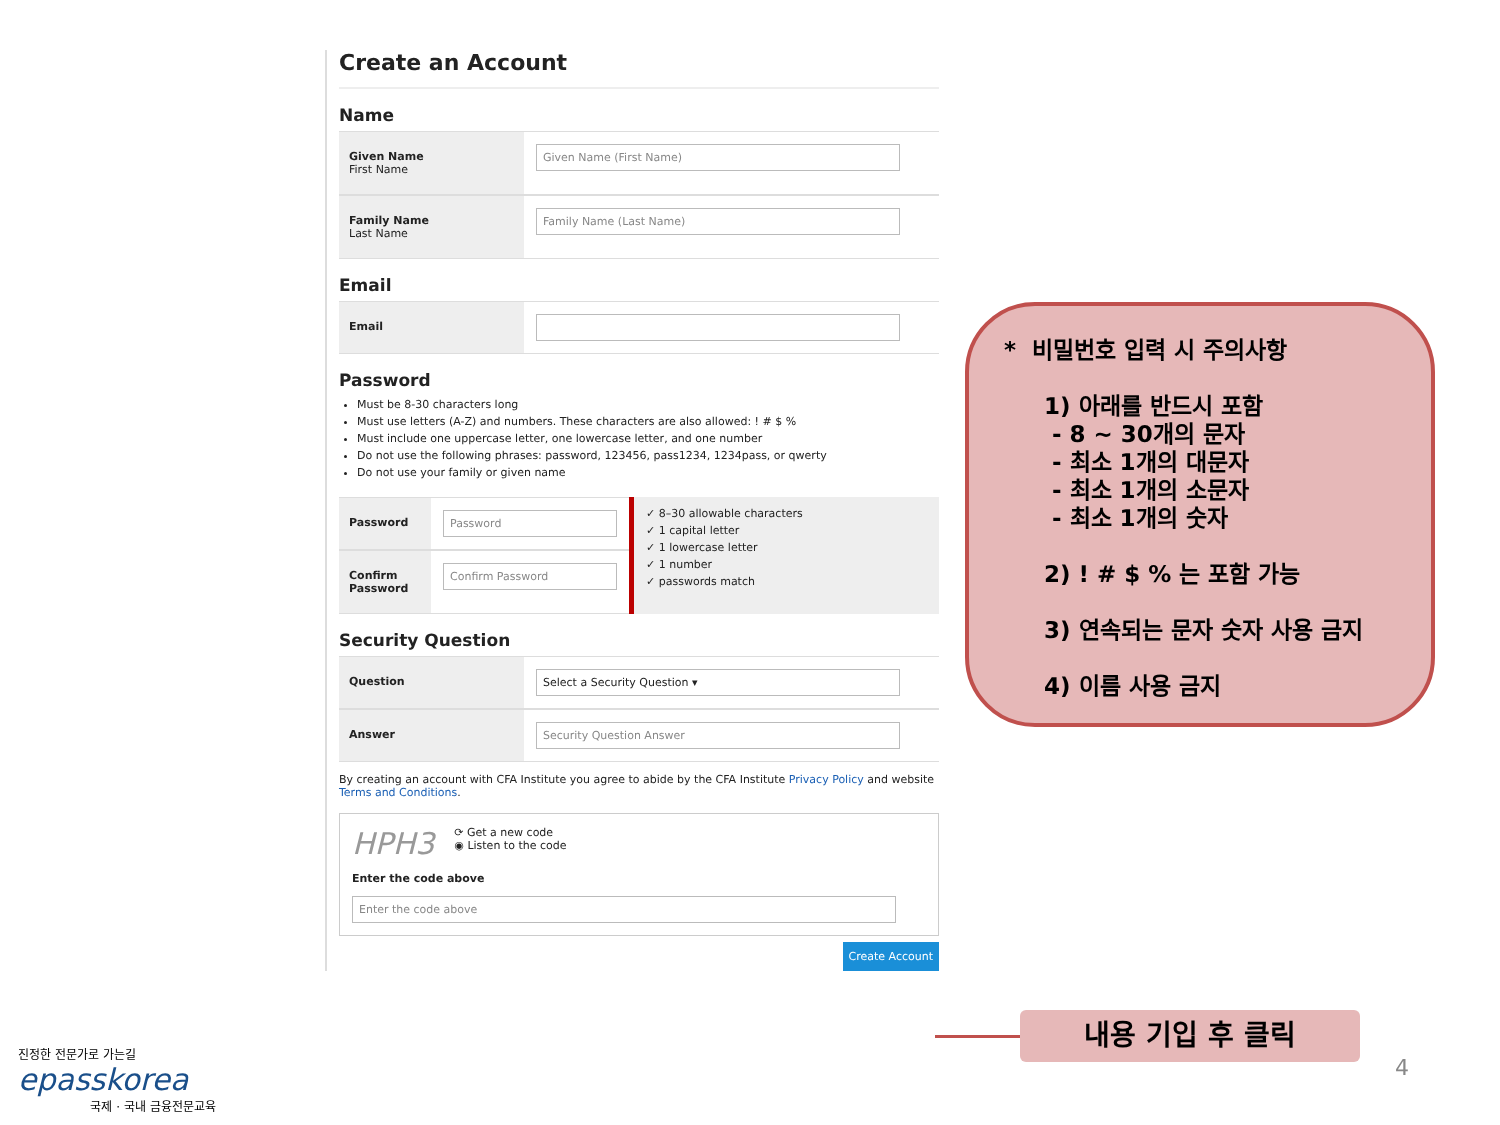Create an Account
Name
Given Name
First Name
Given Name (First Name)
Family Name
Last Name
Family Name (Last Name)
Email
Email
Password
Must be 8-30 characters long
Must use letters (A-Z) and numbers. These characters are also allowed: ! # $ %
Must include one uppercase letter, one lowercase letter, and one number
Do not use the following phrases: password, 123456, pass1234, 1234pass, or qwerty
Do not use your family or given name
Password Password
Confirm Password
Confirm Password
✓ 8–30 allowable characters
✓ 1 capital letter
✓ 1 lowercase letter
✓ 1 number
✓ passwords match
Security Question
Question Select a Security Question ▾
Answer Security Question Answer
By creating an account with CFA Institute you agree to abide by the CFA Institute Privacy Policy and website Terms and Conditions.
HPH3
⟳ Get a new code
◉ Listen to the code
Enter the code above
Enter the code above
Create Account
* 비밀번호 입력 시 주의사항
1) 아래를 반드시 포함
- 8 ~ 30개의 문자
- 최소 1개의 대문자
- 최소 1개의 소문자
- 최소 1개의 숫자
2) ! # $ % 는 포함 가능
3) 연속되는 문자 숫자 사용 금지
4) 이름 사용 금지
내용 기입 후 클릭
진정한 전문가로 가는길
epasskorea
국제 · 국내 금융전문교육
4